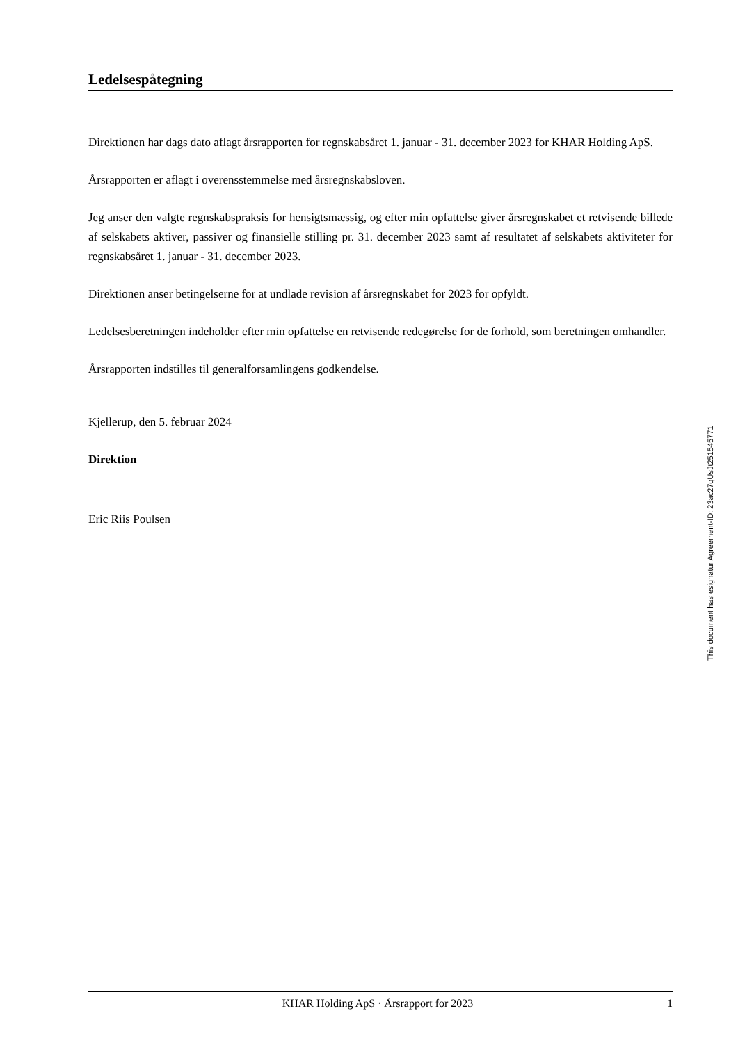Ledelsespåtegning
Direktionen har dags dato aflagt årsrapporten for regnskabsåret 1. januar - 31. december 2023 for KHAR Holding ApS.
Årsrapporten er aflagt i overensstemmelse med årsregnskabsloven.
Jeg anser den valgte regnskabspraksis for hensigtsmæssig, og efter min opfattelse giver årsregnskabet et retvisende billede af selskabets aktiver, passiver og finansielle stilling pr. 31. december 2023 samt af resultatet af selskabets aktiviteter for regnskabsåret 1. januar - 31. december 2023.
Direktionen anser betingelserne for at undlade revision af årsregnskabet for 2023 for opfyldt.
Ledelsesberetningen indeholder efter min opfattelse en retvisende redegørelse for de forhold, som beretningen omhandler.
Årsrapporten indstilles til generalforsamlingens godkendelse.
Kjellerup, den 5. februar 2024
Direktion
Eric Riis Poulsen
This document has esignatur Agreement-ID: 23ac27qUsJt251545771
KHAR Holding ApS · Årsrapport for 2023 1